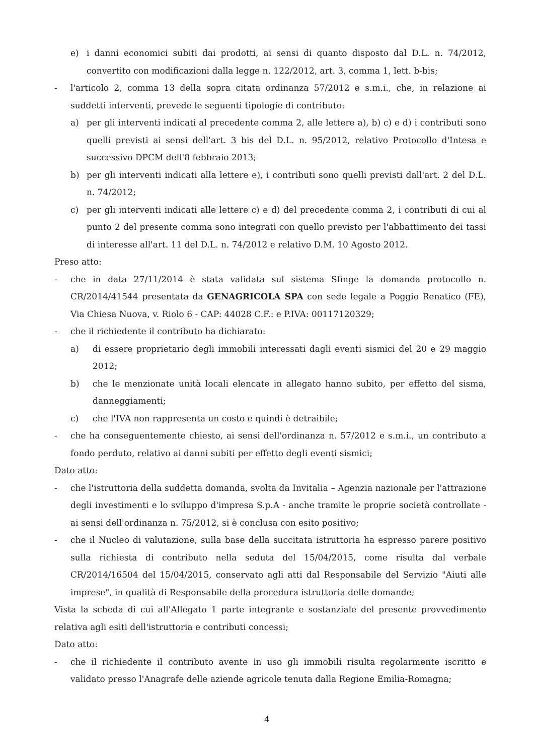e) i danni economici subiti dai prodotti, ai sensi di quanto disposto dal D.L. n. 74/2012, convertito con modificazioni dalla legge n. 122/2012, art. 3, comma 1, lett. b-bis;
- l'articolo 2, comma 13 della sopra citata ordinanza 57/2012 e s.m.i., che, in relazione ai suddetti interventi, prevede le seguenti tipologie di contributo:
a) per gli interventi indicati al precedente comma 2, alle lettere a), b) c) e d) i contributi sono quelli previsti ai sensi dell'art. 3 bis del D.L. n. 95/2012, relativo Protocollo d'Intesa e successivo DPCM dell'8 febbraio 2013;
b) per gli interventi indicati alla lettere e), i contributi sono quelli previsti dall'art. 2 del D.L. n. 74/2012;
c) per gli interventi indicati alle lettere c) e d) del precedente comma 2, i contributi di cui al punto 2 del presente comma sono integrati con quello previsto per l'abbattimento dei tassi di interesse all'art. 11 del D.L. n. 74/2012 e relativo D.M. 10 Agosto 2012.
Preso atto:
- che in data 27/11/2014 è stata validata sul sistema Sfinge la domanda protocollo n. CR/2014/41544 presentata da GENAGRICOLA SPA con sede legale a Poggio Renatico (FE), Via Chiesa Nuova, v. Riolo 6 - CAP: 44028 C.F.: e P.IVA: 00117120329;
- che il richiedente il contributo ha dichiarato:
a) di essere proprietario degli immobili interessati dagli eventi sismici del 20 e 29 maggio 2012;
b) che le menzionate unità locali elencate in allegato hanno subito, per effetto del sisma, danneggiamenti;
c) che l'IVA non rappresenta un costo e quindi è detraibile;
- che ha conseguentemente chiesto, ai sensi dell'ordinanza n. 57/2012 e s.m.i., un contributo a fondo perduto, relativo ai danni subiti per effetto degli eventi sismici;
Dato atto:
- che l'istruttoria della suddetta domanda, svolta da Invitalia – Agenzia nazionale per l'attrazione degli investimenti e lo sviluppo d'impresa S.p.A - anche tramite le proprie società controllate - ai sensi dell'ordinanza n. 75/2012, si è conclusa con esito positivo;
- che il Nucleo di valutazione, sulla base della succitata istruttoria ha espresso parere positivo sulla richiesta di contributo nella seduta del 15/04/2015, come risulta dal verbale CR/2014/16504 del 15/04/2015, conservato agli atti dal Responsabile del Servizio "Aiuti alle imprese", in qualità di Responsabile della procedura istruttoria delle domande;
Vista la scheda di cui all'Allegato 1 parte integrante e sostanziale del presente provvedimento relativa agli esiti dell'istruttoria e contributi concessi;
Dato atto:
- che il richiedente il contributo avente in uso gli immobili risulta regolarmente iscritto e validato presso l'Anagrafe delle aziende agricole tenuta dalla Regione Emilia-Romagna;
4